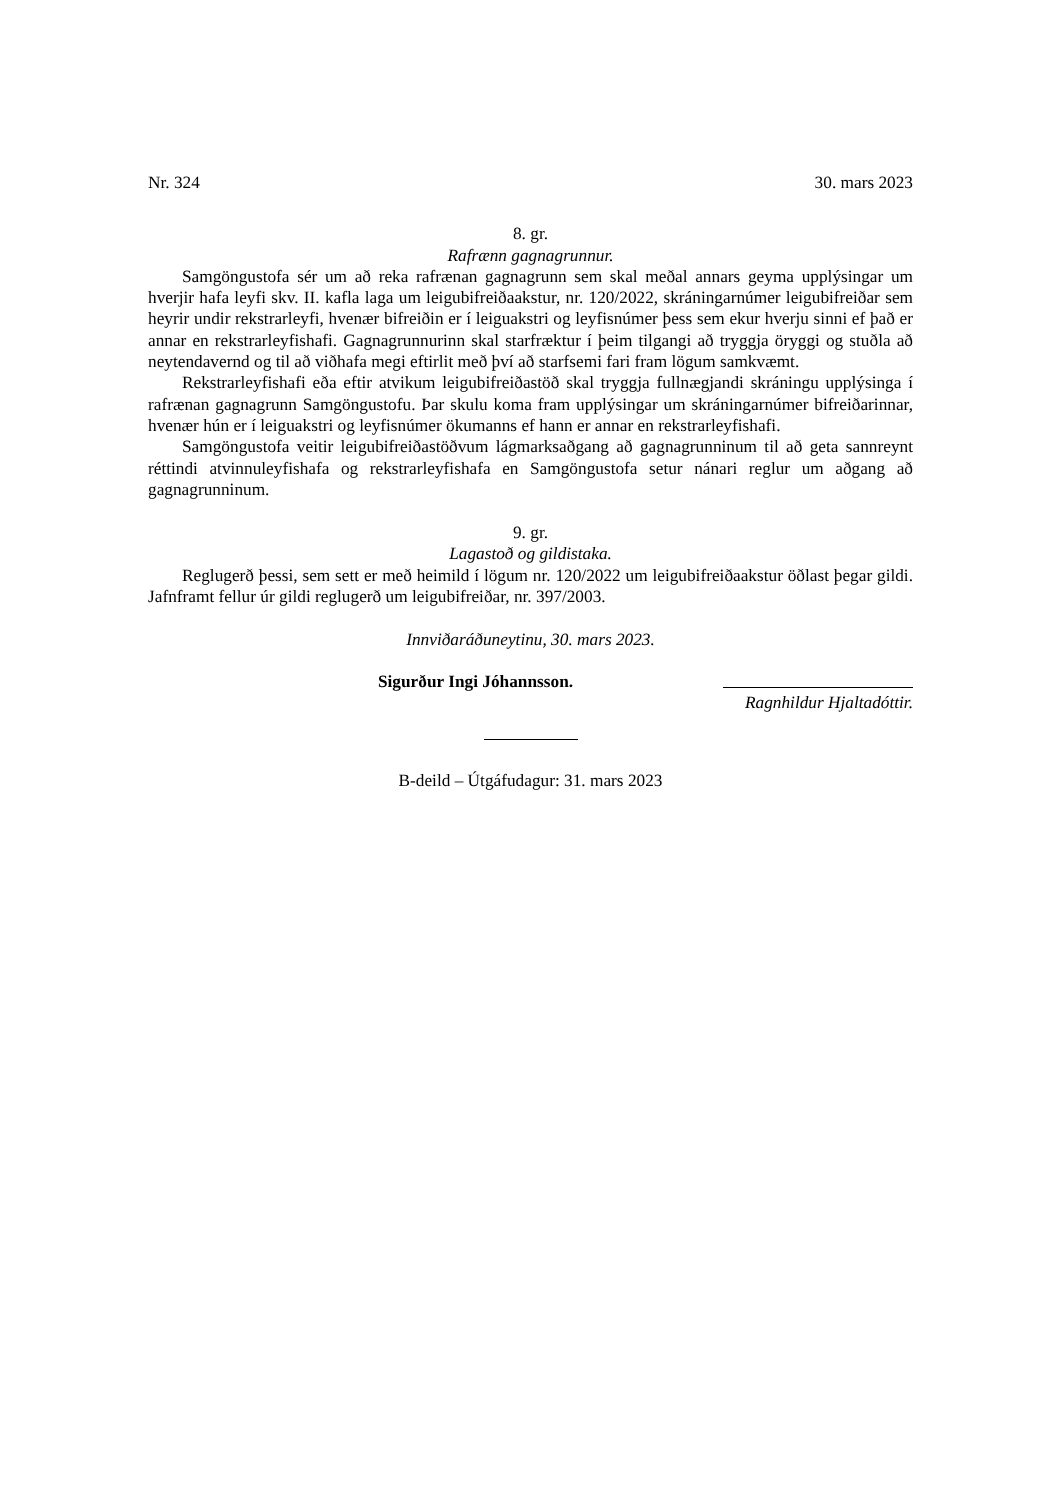Nr. 324 30. mars 2023
8. gr.
Rafrænn gagnagrunnur.
Samgöngustofa sér um að reka rafrænan gagnagrunn sem skal meðal annars geyma upplýsingar um hverjir hafa leyfi skv. II. kafla laga um leigubifreiðaakstur, nr. 120/2022, skráningarnúmer leigubifreiðar sem heyrir undir rekstrarleyfi, hvenær bifreiðin er í leiguakstri og leyfisnúmer þess sem ekur hverju sinni ef það er annar en rekstrarleyfishafi. Gagnagrunnurinn skal starfræktur í þeim tilgangi að tryggja öryggi og stuðla að neytendavernd og til að viðhafa megi eftirlit með því að starfsemi fari fram lögum samkvæmt.
Rekstrarleyfishafi eða eftir atvikum leigubifreiðastöð skal tryggja fullnægjandi skráningu upplýsinga í rafrænan gagnagrunn Samgöngustofu. Þar skulu koma fram upplýsingar um skráningarnúmer bifreiðarinnar, hvenær hún er í leiguakstri og leyfisnúmer ökumanns ef hann er annar en rekstrarleyfishafi.
Samgöngustofa veitir leigubifreiðastöðvum lágmarksaðgang að gagnagrunninum til að geta sannreynt réttindi atvinnuleyfishafa og rekstrarleyfishafa en Samgöngustofa setur nánari reglur um aðgang að gagnagrunninum.
9. gr.
Lagastoð og gildistaka.
Reglugerð þessi, sem sett er með heimild í lögum nr. 120/2022 um leigubifreiðaakstur öðlast þegar gildi. Jafnframt fellur úr gildi reglugerð um leigubifreiðar, nr. 397/2003.
Innviðaráðuneytinu, 30. mars 2023.
Sigurður Ingi Jóhannsson.
Ragnhildur Hjaltadóttir.
B-deild – Útgáfudagur: 31. mars 2023